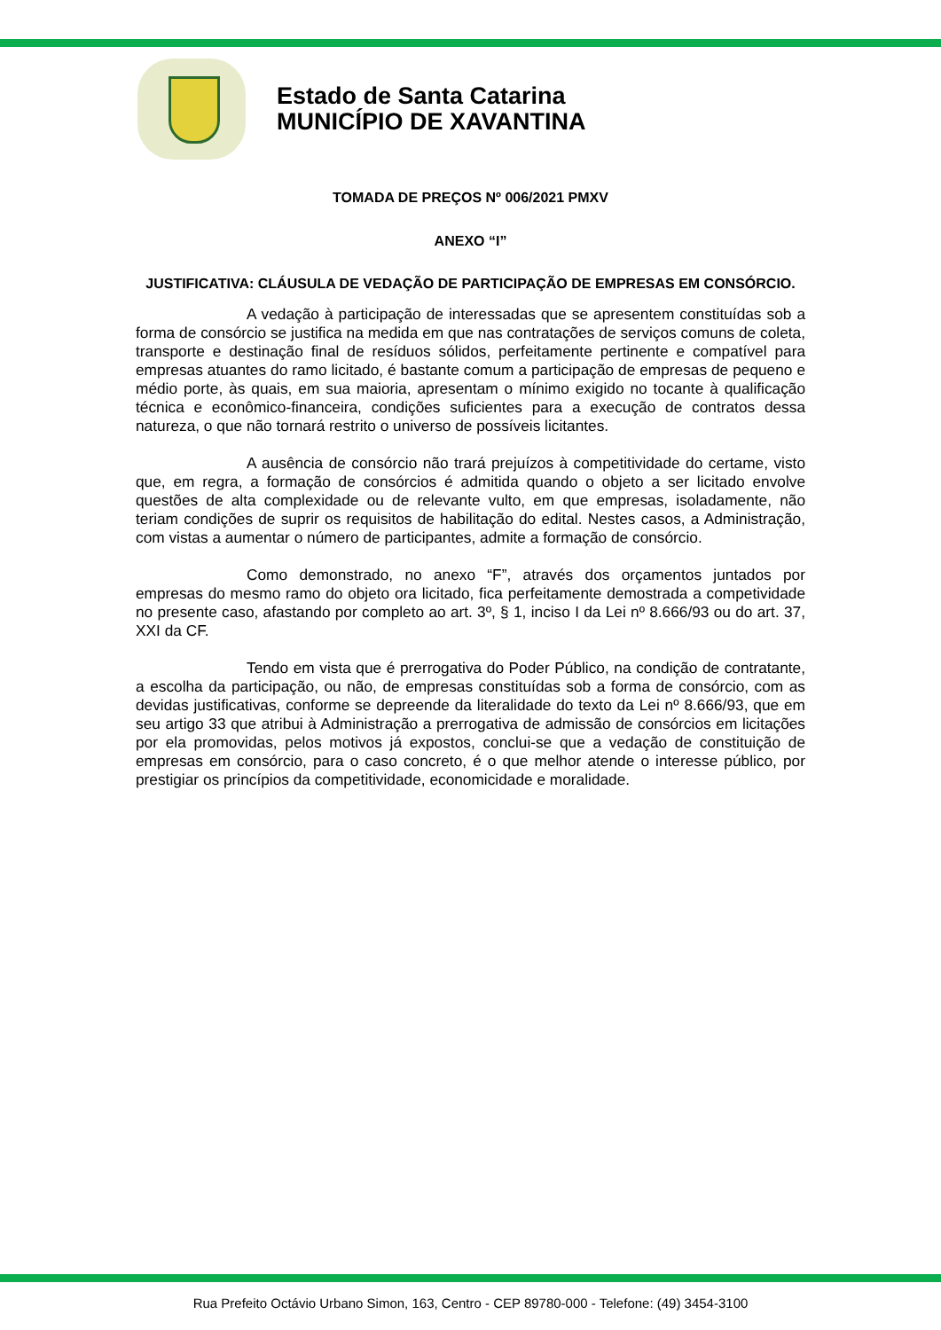Estado de Santa Catarina
MUNICÍPIO DE XAVANTINA
TOMADA DE PREÇOS Nº 006/2021 PMXV
ANEXO “I”
JUSTIFICATIVA: CLÁUSULA DE VEDAÇÃO DE PARTICIPAÇÃO DE EMPRESAS EM CONSÓRCIO.
A vedação à participação de interessadas que se apresentem constituídas sob a forma de consórcio se justifica na medida em que nas contratações de serviços comuns de coleta, transporte e destinação final de resíduos sólidos, perfeitamente pertinente e compatível para empresas atuantes do ramo licitado, é bastante comum a participação de empresas de pequeno e médio porte, às quais, em sua maioria, apresentam o mínimo exigido no tocante à qualificação técnica e econômico-financeira, condições suficientes para a execução de contratos dessa natureza, o que não tornará restrito o universo de possíveis licitantes.
A ausência de consórcio não trará prejuízos à competitividade do certame, visto que, em regra, a formação de consórcios é admitida quando o objeto a ser licitado envolve questões de alta complexidade ou de relevante vulto, em que empresas, isoladamente, não teriam condições de suprir os requisitos de habilitação do edital. Nestes casos, a Administração, com vistas a aumentar o número de participantes, admite a formação de consórcio.
Como demonstrado, no anexo “F”, através dos orçamentos juntados por empresas do mesmo ramo do objeto ora licitado, fica perfeitamente demostrada a competividade no presente caso, afastando por completo ao art. 3º, § 1, inciso I da Lei nº 8.666/93 ou do art. 37, XXI da CF.
Tendo em vista que é prerrogativa do Poder Público, na condição de contratante, a escolha da participação, ou não, de empresas constituídas sob a forma de consórcio, com as devidas justificativas, conforme se depreende da literalidade do texto da Lei nº 8.666/93, que em seu artigo 33 que atribui à Administração a prerrogativa de admissão de consórcios em licitações por ela promovidas, pelos motivos já expostos, conclui-se que a vedação de constituição de empresas em consórcio, para o caso concreto, é o que melhor atende o interesse público, por prestigiar os princípios da competitividade, economicidade e moralidade.
Rua Prefeito Octávio Urbano Simon, 163, Centro - CEP 89780-000 - Telefone: (49) 3454-3100